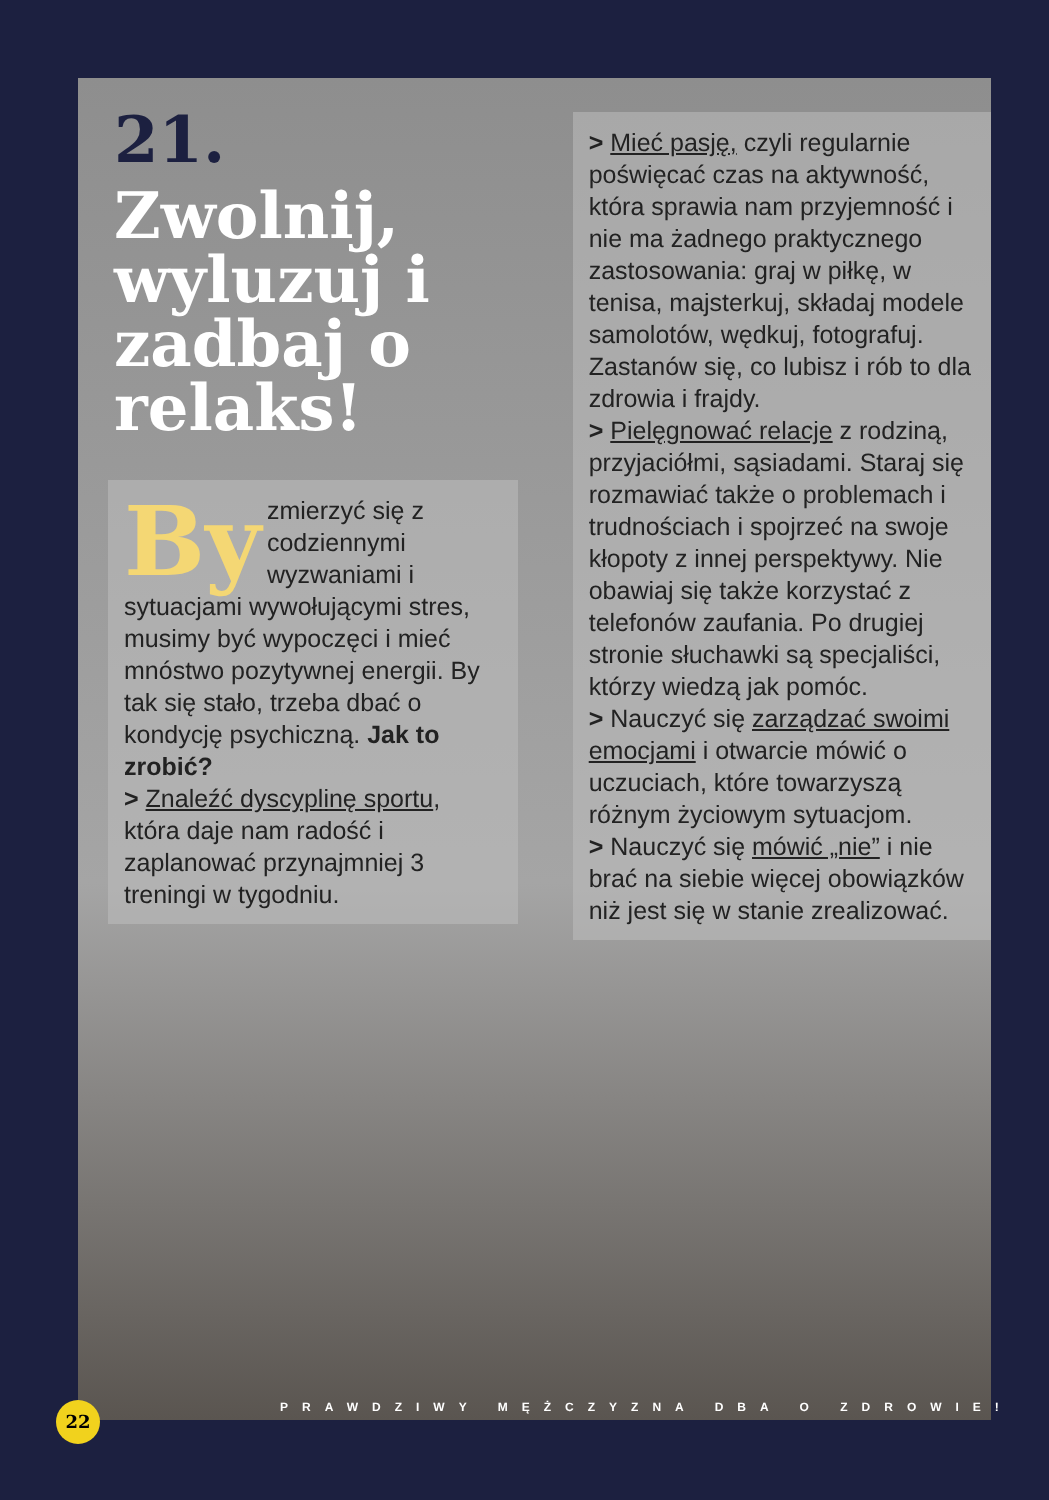21.
Zwolnij, wyluzuj i zadbaj o relaks!
By zmierzyć się z codziennymi wyzwaniami i sytuacjami wywołującymi stres, musimy być wypoczęci i mieć mnóstwo pozytywnej energii. By tak się stało, trzeba dbać o kondycję psychiczną. Jak to zrobić?
> Znaleźć dyscyplinę sportu, która daje nam radość i zaplanować przynajmniej 3 treningi w tygodniu.
> Mieć pasję, czyli regularnie poświęcać czas na aktywność, która sprawia nam przyjemność i nie ma żadnego praktycznego zastosowania: graj w piłkę, w tenisa, majsterkuj, składaj modele samolotów, wędkuj, fotografuj. Zastanów się, co lubisz i rób to dla zdrowia i frajdy.
> Pielęgnować relacje z rodziną, przyjaciółmi, sąsiadami. Staraj się rozmawiać także o problemach i trudnościach i spojrzeć na swoje kłopoty z innej perspektywy. Nie obawiaj się także korzystać z telefonów zaufania. Po drugiej stronie słuchawki są specjaliści, którzy wiedzą jak pomóc.
> Nauczyć się zarządzać swoimi emocjami i otwarcie mówić o uczuciach, które towarzyszą różnym życiowym sytuacjom.
> Nauczyć się mówić „nie” i nie brać na siebie więcej obowiązków niż jest się w stanie zrealizować.
22
PRAWDZIWY MĘŻCZYZNA DBA O ZDROWIE!